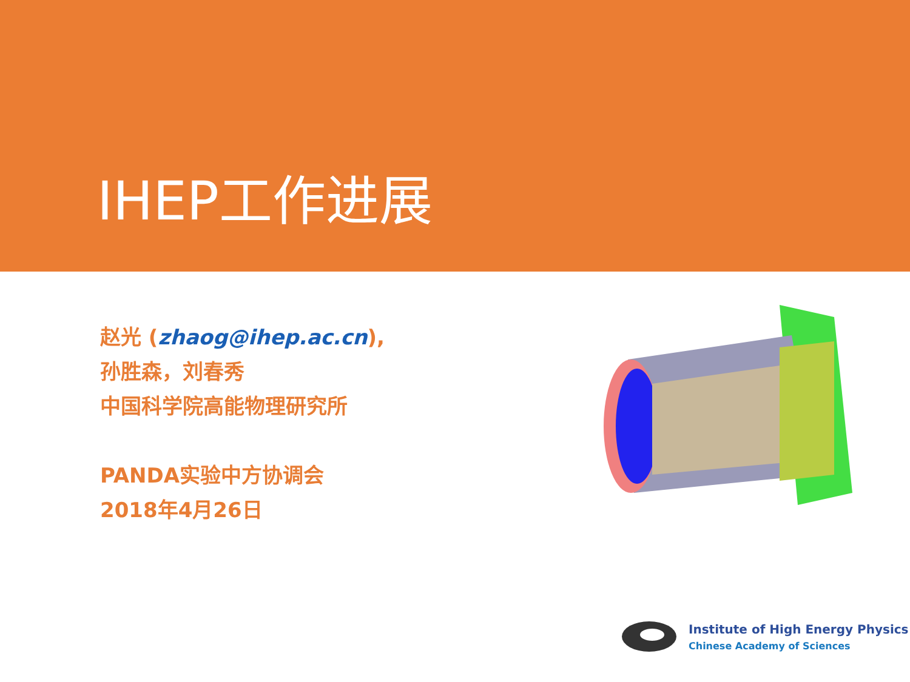IHEP工作进展
赵光 (zhaog@ihep.ac.cn),
孙胜森，刘春秀
中国科学院高能物理研究所
PANDA实验中方协调会
2018年4月26日
Institute of High Energy Physics
Chinese Academy of Sciences